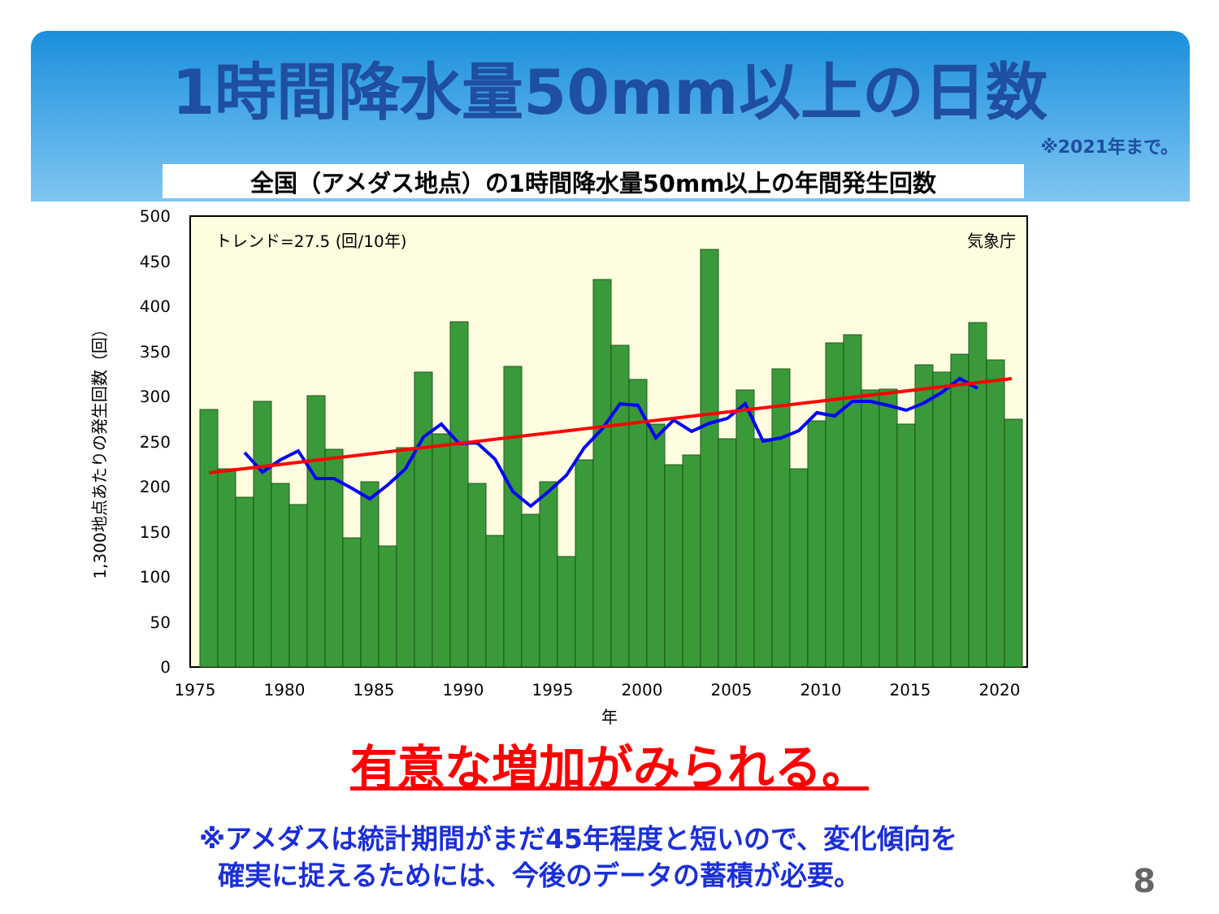1時間降水量50mm以上の日数
※2021年まで。
全国（アメダス地点）の1時間降水量50mm以上の年間発生回数
0
50
100
150
200
250
300
350
400
450
500
1975
1980
1985
1990
1995
2000
2005
2010
2015
2020
年
トレンド=27.5 (回/10年)
気象庁
1,300地点あたりの発生回数（回）
有意な増加がみられる。
※アメダスは統計期間がまだ45年程度と短いので、変化傾向を
確実に捉えるためには、今後のデータの蓄積が必要。
8